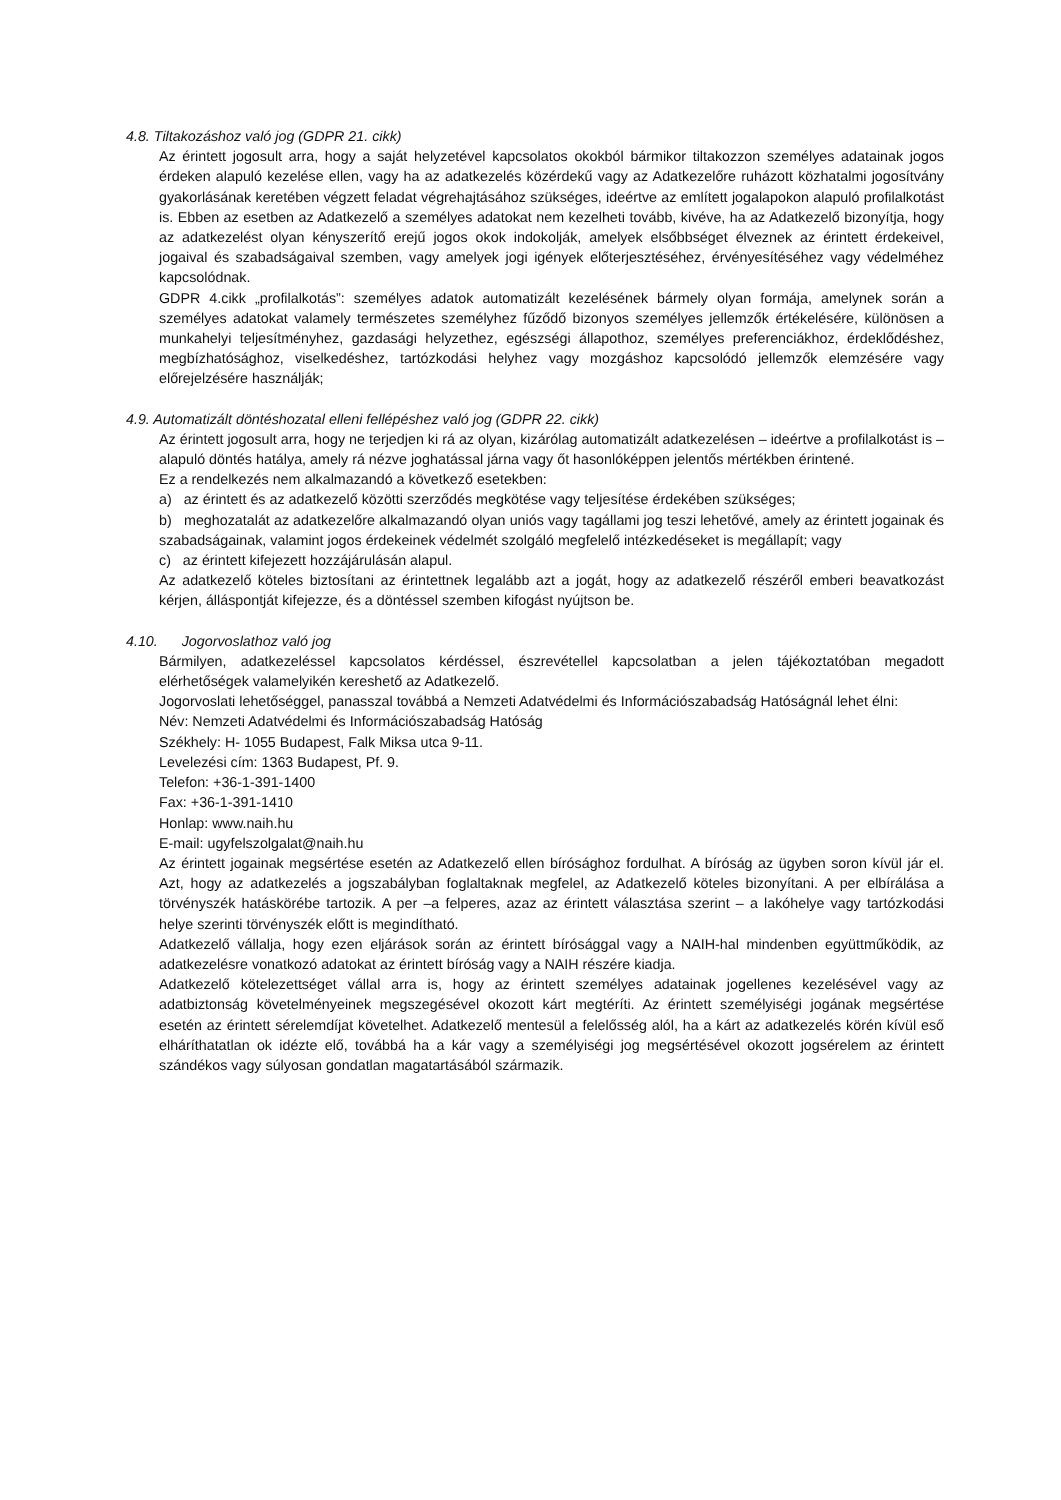4.8. Tiltakozáshoz való jog (GDPR 21. cikk)
Az érintett jogosult arra, hogy a saját helyzetével kapcsolatos okokból bármikor tiltakozzon személyes adatainak jogos érdeken alapuló kezelése ellen, vagy ha az adatkezelés közérdekű vagy az Adatkezelőre ruházott közhatalmi jogosítvány gyakorlásának keretében végzett feladat végrehajtásához szükséges, ideértve az említett jogalapokon alapuló profilalkotást is. Ebben az esetben az Adatkezelő a személyes adatokat nem kezelheti tovább, kivéve, ha az Adatkezelő bizonyítja, hogy az adatkezelést olyan kényszerítő erejű jogos okok indokolják, amelyek elsőbbséget élveznek az érintett érdekeivel, jogaival és szabadságaival szemben, vagy amelyek jogi igények előterjesztéséhez, érvényesítéséhez vagy védelméhez kapcsolódnak.
GDPR 4.cikk „profilalkotás”: személyes adatok automatizált kezelésének bármely olyan formája, amelynek során a személyes adatokat valamely természetes személyhez fűződő bizonyos személyes jellemzők értékelésére, különösen a munkahelyi teljesítményhez, gazdasági helyzethez, egészségi állapothoz, személyes preferenciákhoz, érdeklődéshez, megbízhatósághoz, viselkedéshez, tartózkodási helyhez vagy mozgáshoz kapcsolódó jellemzők elemzésére vagy előrejelzésére használják;
4.9. Automatizált döntéshozatal elleni fellépéshez való jog (GDPR 22. cikk)
Az érintett jogosult arra, hogy ne terjedjen ki rá az olyan, kizárólag automatizált adatkezelésen – ideértve a profilalkotást is – alapuló döntés hatálya, amely rá nézve joghatással járna vagy őt hasonlóképpen jelentős mértékben érintené.
Ez a rendelkezés nem alkalmazandó a következő esetekben:
a) az érintett és az adatkezelő közötti szerződés megkötése vagy teljesítése érdekében szükséges;
b) meghozatalát az adatkezelőre alkalmazandó olyan uniós vagy tagállami jog teszi lehetővé, amely az érintett jogainak és szabadságainak, valamint jogos érdekeinek védelmét szolgáló megfelelő intézkedéseket is megállapít; vagy
c) az érintett kifejezett hozzájárulásán alapul.
Az adatkezelő köteles biztosítani az érintettnek legalább azt a jogát, hogy az adatkezelő részéről emberi beavatkozást kérjen, álláspontját kifejezze, és a döntéssel szemben kifogást nyújtson be.
4.10. Jogorvoslathoz való jog
Bármilyen, adatkezeléssel kapcsolatos kérdéssel, észrevétellel kapcsolatban a jelen tájékoztatóban megadott elérhetőségek valamelyikén kereshető az Adatkezelő.
Jogorvoslati lehetőséggel, panasszal továbbá a Nemzeti Adatvédelmi és Információszabadság Hatóságnál lehet élni:
Név: Nemzeti Adatvédelmi és Információszabadság Hatóság
Székhely: H- 1055 Budapest, Falk Miksa utca 9-11.
Levelezési cím: 1363 Budapest, Pf. 9.
Telefon: +36-1-391-1400
Fax: +36-1-391-1410
Honlap: www.naih.hu
E-mail: ugyfelszolgalat@naih.hu
Az érintett jogainak megsértése esetén az Adatkezelő ellen bírósághoz fordulhat. A bíróság az ügyben soron kívül jár el. Azt, hogy az adatkezelés a jogszabályban foglaltaknak megfelel, az Adatkezelő köteles bizonyítani. A per elbírálása a törvényszék hatáskörébe tartozik. A per –a felperes, azaz az érintett választása szerint – a lakóhelye vagy tartózkodási helye szerinti törvényszék előtt is megindítható.
Adatkezelő vállalja, hogy ezen eljárások során az érintett bírósággal vagy a NAIH-hal mindenben együttműködik, az adatkezelésre vonatkozó adatokat az érintett bíróság vagy a NAIH részére kiadja.
Adatkezelő kötelezettséget vállal arra is, hogy az érintett személyes adatainak jogellenes kezelésével vagy az adatbiztonság követelményeinek megszegésével okozott kárt megtéríti. Az érintett személyiségi jogának megsértése esetén az érintett sérelemdíjat követelhet. Adatkezelő mentesül a felelősség alól, ha a kárt az adatkezelés körén kívül eső elháríthatatlan ok idézte elő, továbbá ha a kár vagy a személyiségi jog megsértésével okozott jogsérelem az érintett szándékos vagy súlyosan gondatlan magatartásából származik.